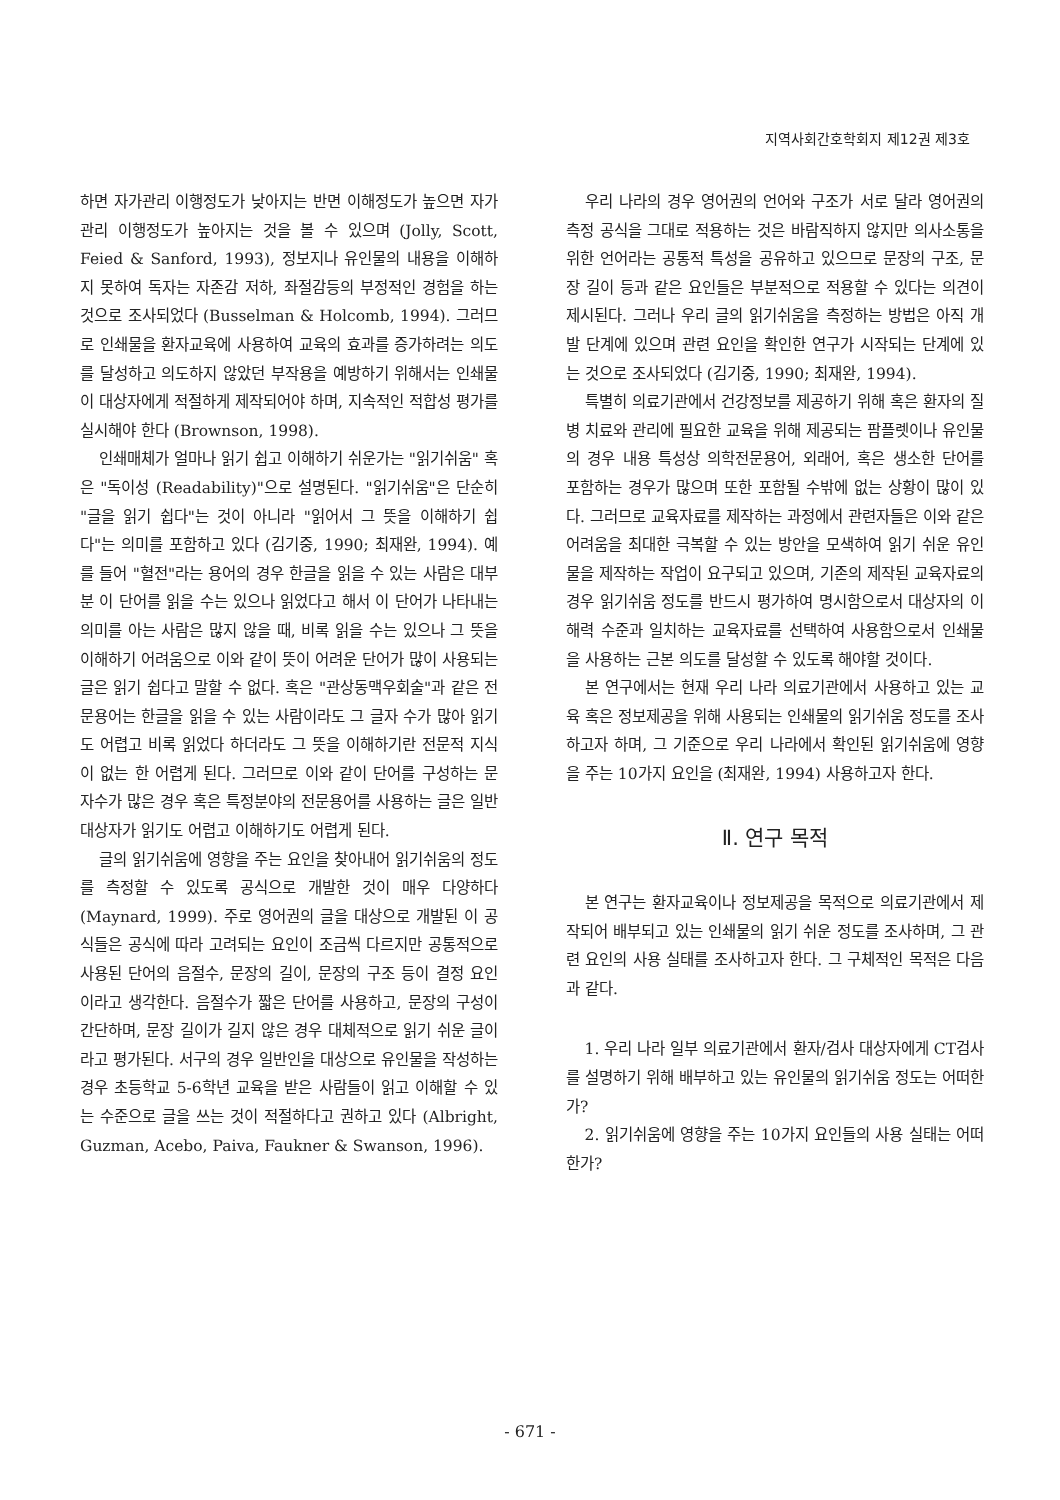지역사회간호학회지 제12권 제3호
하면 자가관리 이행정도가 낮아지는 반면 이해정도가 높으면 자가관리 이행정도가 높아지는 것을 볼 수 있으며 (Jolly, Scott, Feied & Sanford, 1993), 정보지나 유인물의 내용을 이해하지 못하여 독자는 자존감 저하, 좌절감등의 부정적인 경험을 하는 것으로 조사되었다 (Busselman & Holcomb, 1994). 그러므로 인쇄물을 환자교육에 사용하여 교육의 효과를 증가하려는 의도를 달성하고 의도하지 않았던 부작용을 예방하기 위해서는 인쇄물이 대상자에게 적절하게 제작되어야 하며, 지속적인 적합성 평가를 실시해야 한다 (Brownson, 1998).
인쇄매체가 얼마나 읽기 쉽고 이해하기 쉬운가는 "읽기쉬움" 혹은 "독이성 (Readability)"으로 설명된다. "읽기쉬움"은 단순히 "글을 읽기 쉽다"는 것이 아니라 "읽어서 그 뜻을 이해하기 쉽다"는 의미를 포함하고 있다 (김기중, 1990; 최재완, 1994). 예를 들어 "혈전"라는 용어의 경우 한글을 읽을 수 있는 사람은 대부분 이 단어를 읽을 수는 있으나 읽었다고 해서 이 단어가 나타내는 의미를 아는 사람은 많지 않을 때, 비록 읽을 수는 있으나 그 뜻을 이해하기 어려움으로 이와 같이 뜻이 어려운 단어가 많이 사용되는 글은 읽기 쉽다고 말할 수 없다. 혹은 "관상동맥우회술"과 같은 전문용어는 한글을 읽을 수 있는 사람이라도 그 글자 수가 많아 읽기도 어렵고 비록 읽었다 하더라도 그 뜻을 이해하기란 전문적 지식이 없는 한 어렵게 된다. 그러므로 이와 같이 단어를 구성하는 문자수가 많은 경우 혹은 특정분야의 전문용어를 사용하는 글은 일반 대상자가 읽기도 어렵고 이해하기도 어렵게 된다.
글의 읽기쉬움에 영향을 주는 요인을 찾아내어 읽기쉬움의 정도를 측정할 수 있도록 공식으로 개발한 것이 매우 다양하다(Maynard, 1999). 주로 영어권의 글을 대상으로 개발된 이 공식들은 공식에 따라 고려되는 요인이 조금씩 다르지만 공통적으로 사용된 단어의 음절수, 문장의 길이, 문장의 구조 등이 결정 요인이라고 생각한다. 음절수가 짧은 단어를 사용하고, 문장의 구성이 간단하며, 문장 길이가 길지 않은 경우 대체적으로 읽기 쉬운 글이라고 평가된다. 서구의 경우 일반인을 대상으로 유인물을 작성하는 경우 초등학교 5-6학년 교육을 받은 사람들이 읽고 이해할 수 있는 수준으로 글을 쓰는 것이 적절하다고 권하고 있다 (Albright, Guzman, Acebo, Paiva, Faukner & Swanson, 1996).
우리 나라의 경우 영어권의 언어와 구조가 서로 달라 영어권의 측정 공식을 그대로 적용하는 것은 바람직하지 않지만 의사소통을 위한 언어라는 공통적 특성을 공유하고 있으므로 문장의 구조, 문장 길이 등과 같은 요인들은 부분적으로 적용할 수 있다는 의견이 제시된다. 그러나 우리 글의 읽기쉬움을 측정하는 방법은 아직 개발 단계에 있으며 관련 요인을 확인한 연구가 시작되는 단계에 있는 것으로 조사되었다 (김기중, 1990; 최재완, 1994).
특별히 의료기관에서 건강정보를 제공하기 위해 혹은 환자의 질병 치료와 관리에 필요한 교육을 위해 제공되는 팜플렛이나 유인물의 경우 내용 특성상 의학전문용어, 외래어, 혹은 생소한 단어를 포함하는 경우가 많으며 또한 포함될 수밖에 없는 상황이 많이 있다. 그러므로 교육자료를 제작하는 과정에서 관련자들은 이와 같은 어려움을 최대한 극복할 수 있는 방안을 모색하여 읽기 쉬운 유인물을 제작하는 작업이 요구되고 있으며, 기존의 제작된 교육자료의 경우 읽기쉬움 정도를 반드시 평가하여 명시함으로서 대상자의 이해력 수준과 일치하는 교육자료를 선택하여 사용함으로서 인쇄물을 사용하는 근본 의도를 달성할 수 있도록 해야할 것이다.
본 연구에서는 현재 우리 나라 의료기관에서 사용하고 있는 교육 혹은 정보제공을 위해 사용되는 인쇄물의 읽기쉬움 정도를 조사하고자 하며, 그 기준으로 우리 나라에서 확인된 읽기쉬움에 영향을 주는 10가지 요인을 (최재완, 1994) 사용하고자 한다.
Ⅱ. 연구 목적
본 연구는 환자교육이나 정보제공을 목적으로 의료기관에서 제작되어 배부되고 있는 인쇄물의 읽기 쉬운 정도를 조사하며, 그 관련 요인의 사용 실태를 조사하고자 한다. 그 구체적인 목적은 다음과 같다.
1. 우리 나라 일부 의료기관에서 환자/검사 대상자에게 CT검사를 설명하기 위해 배부하고 있는 유인물의 읽기쉬움 정도는 어떠한가?
2. 읽기쉬움에 영향을 주는 10가지 요인들의 사용 실태는 어떠한가?
- 671 -